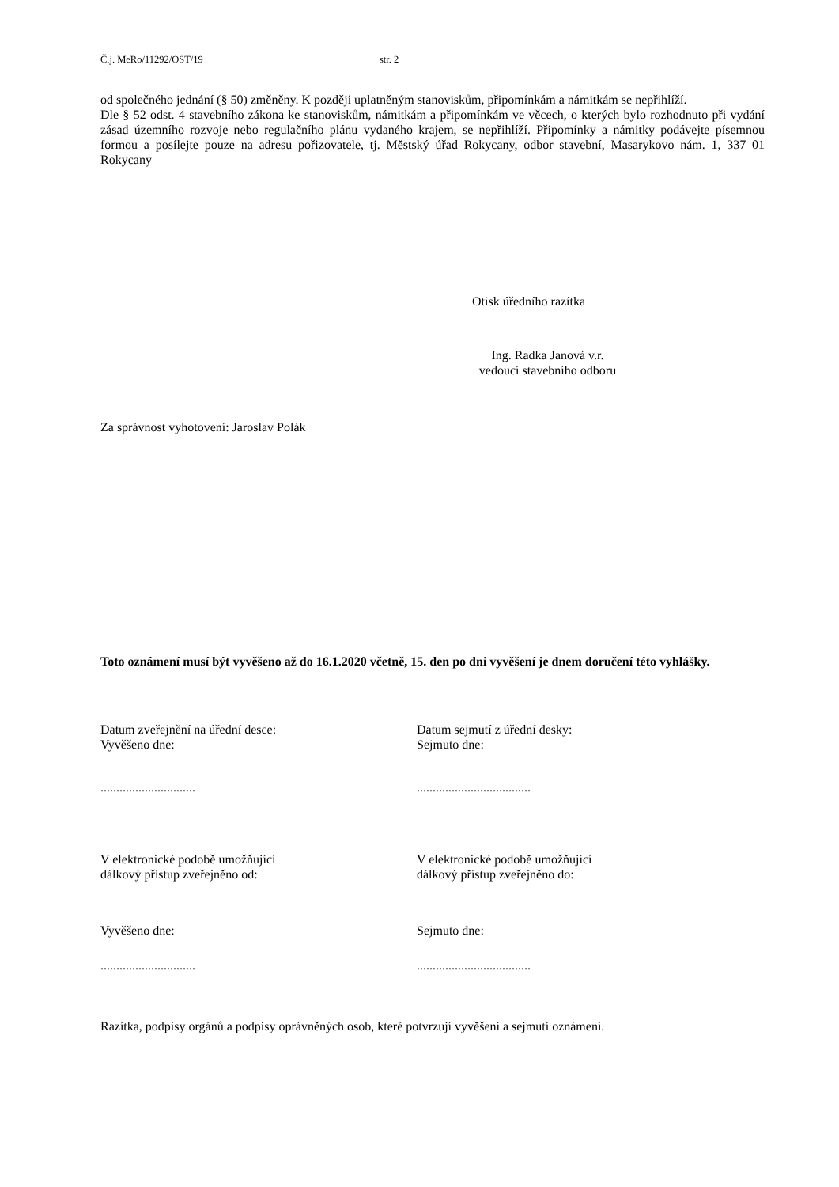Č.j. MeRo/11292/OST/19 str. 2
od společného jednání (§ 50) změněny. K později uplatněným stanoviskům, připomínkám a námitkám se nepřihlíží.
Dle § 52 odst. 4 stavebního zákona ke stanoviskům, námitkám a připomínkám ve věcech, o kterých bylo rozhodnuto při vydání zásad územního rozvoje nebo regulačního plánu vydaného krajem, se nepřihlíží. Připomínky a námitky podávejte písemnou formou a posílejte pouze na adresu pořizovatele, tj. Městský úřad Rokycany, odbor stavební, Masarykovo nám. 1, 337 01 Rokycany
Otisk úředního razítka
Ing. Radka Janová v.r.
vedoucí stavebního odboru
Za správnost vyhotovení: Jaroslav Polák
Toto oznámení musí být vyvěšeno až do 16.1.2020 včetně, 15. den po dni vyvěšení je dnem doručení této vyhlášky.
Datum zveřejnění na úřední desce:
Vyvěšeno dne:
Datum sejmutí z úřední desky:
Sejmuto dne:
.............................. ....................................
V elektronické podobě umožňující
dálkový přístup zveřejněno od:
V elektronické podobě umožňující
dálkový přístup zveřejněno do:
Vyvěšeno dne: Sejmuto dne:
.............................. ....................................
Razítka, podpisy orgánů a podpisy oprávněných osob, které potvrzují vyvěšení a sejmutí oznámení.